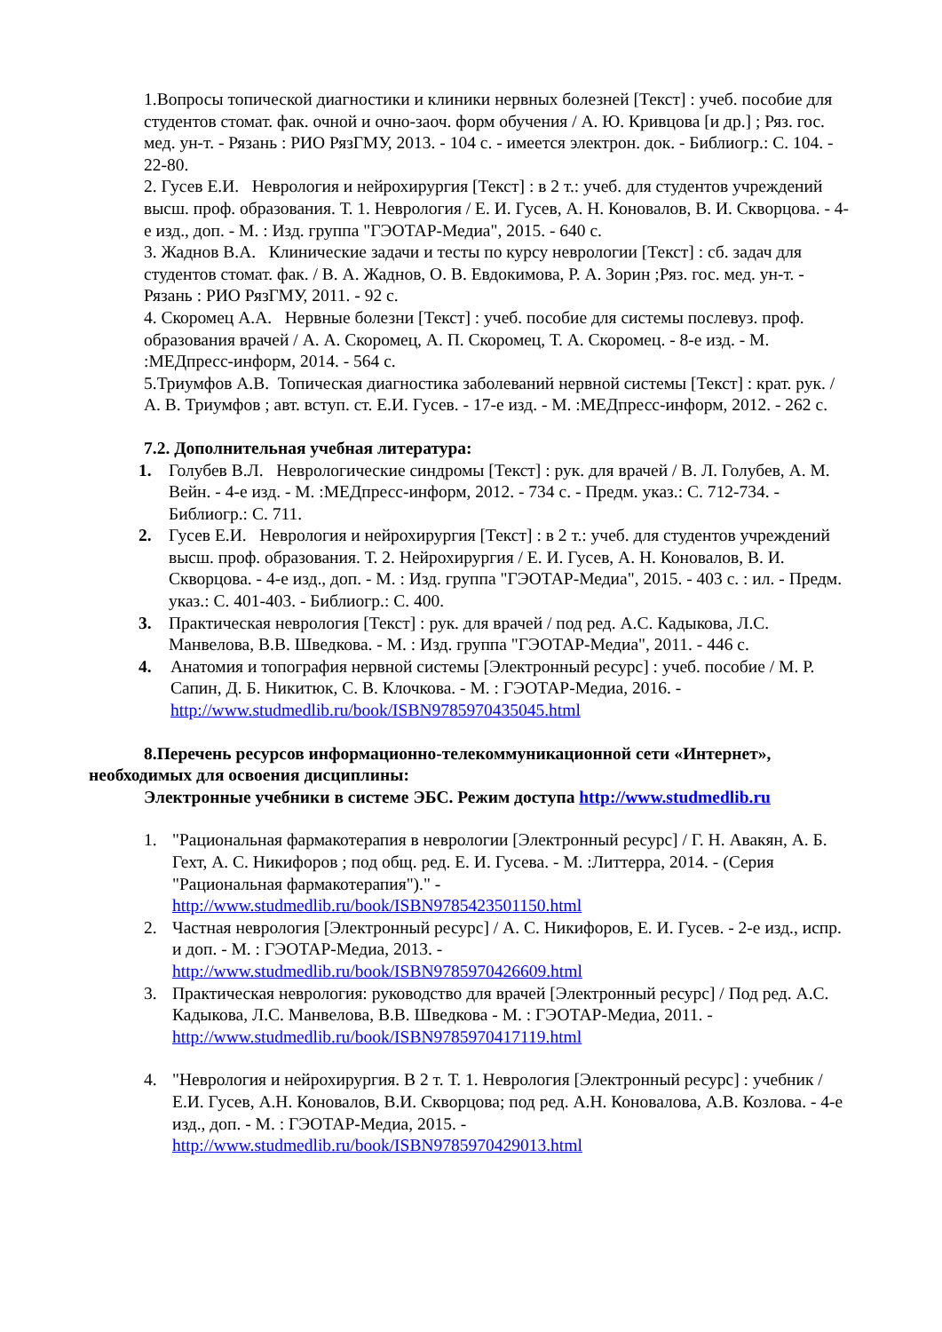1.Вопросы топической диагностики и клиники нервных болезней [Текст] : учеб. пособие для студентов стомат. фак. очной и очно-заоч. форм обучения / А. Ю. Кривцова [и др.] ; Ряз. гос. мед. ун-т. - Рязань : РИО РязГМУ, 2013. - 104 с. - имеется электрон. док. - Библиогр.: С. 104. - 22-80.
2. Гусев Е.И. Неврология и нейрохирургия [Текст] : в 2 т.: учеб. для студентов учреждений высш. проф. образования. Т. 1. Неврология / Е. И. Гусев, А. Н. Коновалов, В. И. Скворцова. - 4-е изд., доп. - М. : Изд. группа "ГЭОТАР-Медиа", 2015. - 640 с.
3. Жаднов В.А. Клинические задачи и тесты по курсу неврологии [Текст] : сб. задач для студентов стомат. фак. / В. А. Жаднов, О. В. Евдокимова, Р. А. Зорин ;Ряз. гос. мед. ун-т. - Рязань : РИО РязГМУ, 2011. - 92 с.
4. Скоромец А.А. Нервные болезни [Текст] : учеб. пособие для системы послевуз. проф. образования врачей / А. А. Скоромец, А. П. Скоромец, Т. А. Скоромец. - 8-е изд. - М. :МЕДпресс-информ, 2014. - 564 с.
5.Триумфов А.В. Топическая диагностика заболеваний нервной системы [Текст] : крат. рук. / А. В. Триумфов ; авт. вступ. ст. Е.И. Гусев. - 17-е изд. - М. :МЕДпресс-информ, 2012. - 262 с.
7.2. Дополнительная учебная литература:
1. Голубев В.Л. Неврологические синдромы [Текст] : рук. для врачей / В. Л. Голубев, А. М. Вейн. - 4-е изд. - М. :МЕДпресс-информ, 2012. - 734 с. - Предм. указ.: С. 712-734. - Библиогр.: С. 711.
2. Гусев Е.И. Неврология и нейрохирургия [Текст] : в 2 т.: учеб. для студентов учреждений высш. проф. образования. Т. 2. Нейрохирургия / Е. И. Гусев, А. Н. Коновалов, В. И. Скворцова. - 4-е изд., доп. - М. : Изд. группа "ГЭОТАР-Медиа", 2015. - 403 с. : ил. - Предм. указ.: С. 401-403. - Библиогр.: С. 400.
3. Практическая неврология [Текст] : рук. для врачей / под ред. А.С. Кадыкова, Л.С. Манвелова, В.В. Шведкова. - М. : Изд. группа "ГЭОТАР-Медиа", 2011. - 446 с.
4. Анатомия и топография нервной системы [Электронный ресурс] : учеб. пособие / М. Р. Сапин, Д. Б. Никитюк, С. В. Клочкова. - М. : ГЭОТАР-Медиа, 2016. - http://www.studmedlib.ru/book/ISBN9785970435045.html
8.Перечень ресурсов информационно-телекоммуникационной сети «Интернет»,
необходимых для освоения дисциплины:
Электронные учебники в системе ЭБС. Режим доступа http://www.studmedlib.ru
1. "Рациональная фармакотерапия в неврологии [Электронный ресурс] / Г. Н. Авакян, А. Б. Гехт, А. С. Никифоров ; под общ. ред. Е. И. Гусева. - М. :Литтерра, 2014. - (Серия "Рациональная фармакотерапия")." - http://www.studmedlib.ru/book/ISBN9785423501150.html
2. Частная неврология [Электронный ресурс] / А. С. Никифоров, Е. И. Гусев. - 2-е изд., испр. и доп. - М. : ГЭОТАР-Медиа, 2013. - http://www.studmedlib.ru/book/ISBN9785970426609.html
3. Практическая неврология: руководство для врачей [Электронный ресурс] / Под ред. А.С. Кадыкова, Л.С. Манвелова, В.В. Шведкова - М. : ГЭОТАР-Медиа, 2011. - http://www.studmedlib.ru/book/ISBN9785970417119.html
4. "Неврология и нейрохирургия. В 2 т. Т. 1. Неврология [Электронный ресурс] : учебник / Е.И. Гусев, А.Н. Коновалов, В.И. Скворцова; под ред. А.Н. Коновалова, А.В. Козлова. - 4-е изд., доп. - М. : ГЭОТАР-Медиа, 2015. - http://www.studmedlib.ru/book/ISBN9785970429013.html